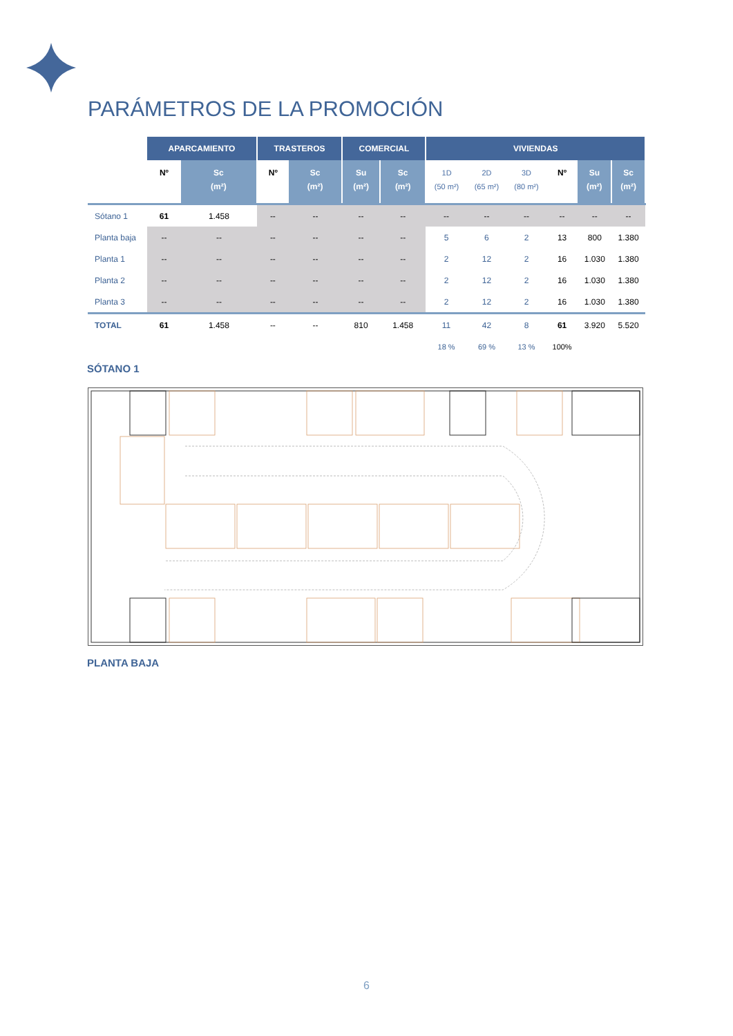PARÁMETROS DE LA PROMOCIÓN
| | APARCAMIENTO | | TRASTEROS | | COMERCIAL | | VIVIENDAS | | | | | |
| | Nº | Sc (m²) | Nº | Sc (m²) | Su (m²) | Sc (m²) | 1D (50 m²) | 2D (65 m²) | 3D (80 m²) | Nº | Su (m²) | Sc (m²) |
| Sótano 1 | 61 | 1.458 | -- | -- | -- | -- | -- | -- | -- | -- | -- | -- |
| Planta baja | -- | -- | -- | -- | -- | -- | 5 | 6 | 2 | 13 | 800 | 1.380 |
| Planta 1 | -- | -- | -- | -- | -- | -- | 2 | 12 | 2 | 16 | 1.030 | 1.380 |
| Planta 2 | -- | -- | -- | -- | -- | -- | 2 | 12 | 2 | 16 | 1.030 | 1.380 |
| Planta 3 | -- | -- | -- | -- | -- | -- | 2 | 12 | 2 | 16 | 1.030 | 1.380 |
| TOTAL | 61 | 1.458 | -- | -- | 810 | 1.458 | 11 | 42 | 8 | 61 | 3.920 | 5.520 |
| | | | | | | | 18 % | 69 % | 13 % | 100% | | |
SÓTANO 1
PLANTA BAJA
6